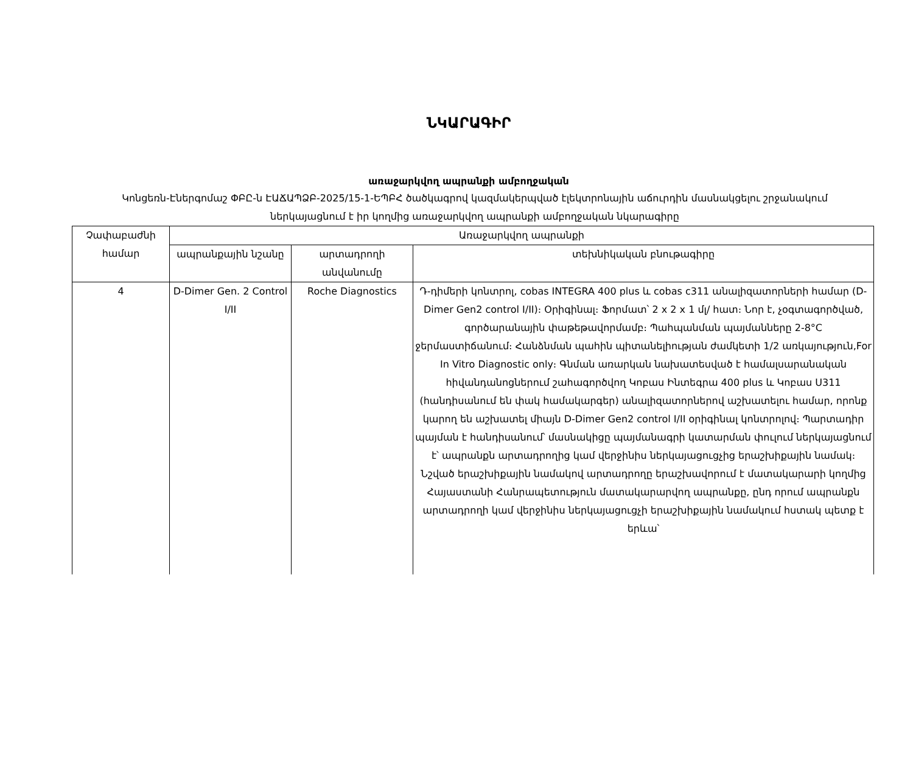ՆԿԱՐԱԳԻՐ
առաջարկվող ապրանքի ամբողջական
Կոնցեռն-Էներգոմաշ ՓԲԸ-ն ԷԱՃԱՊՁԲ-2025/15-1-ԵՊԲՀ ծածկագրով կազմակերպված էլեկտրոնային աճուրդին մասնակցելու շրջանակում ներկայացնում է իր կողմից առաջարկվող ապրանքի ամբողջական նկարագիրը
| Չափաբաժնի համար | Առաջարկվող ապրանքի | | |
| --- | --- | --- | --- |
| | ապրանքային նշանը | արտադրողի անվանումը | տեխնիկական բնութագիրը |
| 4 | D-Dimer Gen. 2 Control I/II | Roche Diagnostics | Դ-դիմերի կոնտրոլ, cobas INTEGRA 400 plus և cobas c311 անալիզատորների համար (D-Dimer Gen2 control I/II)։ Օրիգինալ։ Ֆորմատ՝ 2 x 2 x 1 մլ/ հատ։ Նոր է, չօգտագործված, գործարանային փաթեթավորմամբ։ Պահպանման պայմանները 2-8°C ջերմաստիճանում։ Հանձնման պահին պիտանելիության ժամկետի 1/2 առկայություն,For In Vitro Diagnostic only։ Գնման առարկան նախատեսված է համալսարանական հիվանդանոցներում շահագործվող Կոբաս Ինտեգրա 400 plus և Կոբաս Ս311 (հանդիսանում են փակ համակարգեր) անալիզատորներով աշխատելու համար, որոնք կարող են աշխատել միայն D-Dimer Gen2 control I/II օրիգինալ կոնտրոլով։ Պարտադիր պայման է հանդիսանում՝ մասնակիցը պայմանագրի կատարման փուլում ներկայացնում է՝ ապրանքն արտադրողից կամ վերջինիս ներկայացուցչից երաշխիքային նամակ։ Նշված երաշխիքային նամակով արտադրողը երաշխավորում է մատակարարի կողմից Հայաստանի Հանրապետություն մատակարարվող ապրանքը, ընդ որում ապրանքն արտադրողի կամ վերջինիս ներկայացուցչի երաշխիքային նամակում հստակ պետք է երևա՝ |